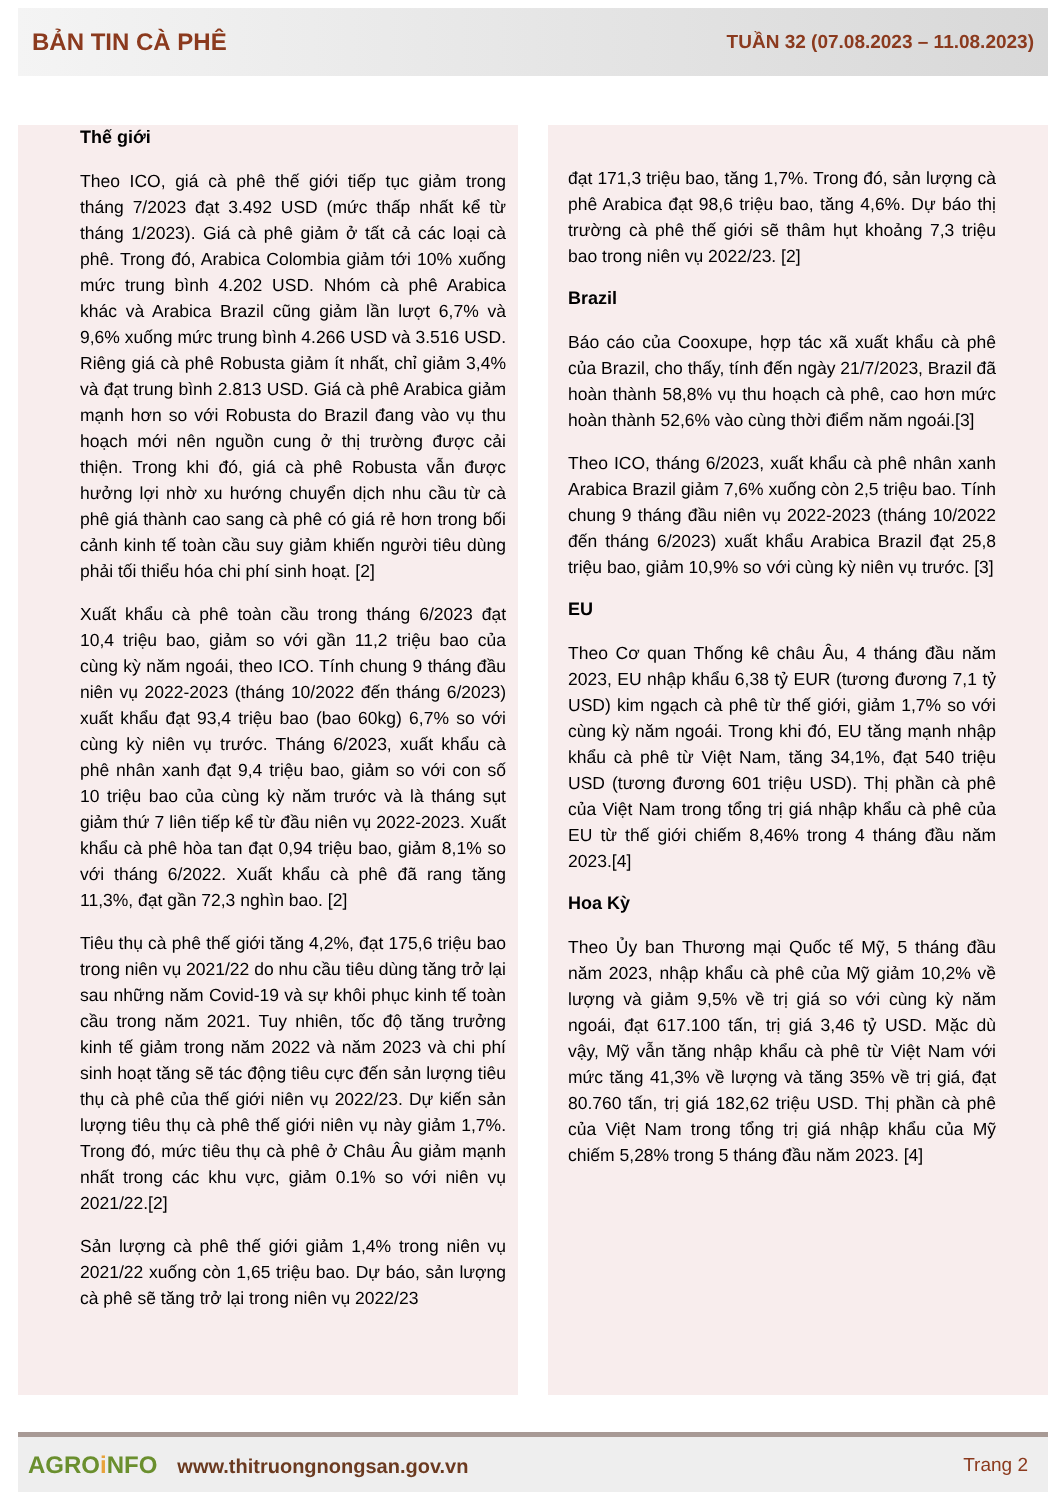BẢN TIN CÀ PHÊ TUẦN 32 (07.08.2023 – 11.08.2023)
Thế giới
Theo ICO, giá cà phê thế giới tiếp tục giảm trong tháng 7/2023 đạt 3.492 USD (mức thấp nhất kể từ tháng 1/2023). Giá cà phê giảm ở tất cả các loại cà phê. Trong đó, Arabica Colombia giảm tới 10% xuống mức trung bình 4.202 USD. Nhóm cà phê Arabica khác và Arabica Brazil cũng giảm lần lượt 6,7% và 9,6% xuống mức trung bình 4.266 USD và 3.516 USD. Riêng giá cà phê Robusta giảm ít nhất, chỉ giảm 3,4% và đạt trung bình 2.813 USD. Giá cà phê Arabica giảm mạnh hơn so với Robusta do Brazil đang vào vụ thu hoạch mới nên nguồn cung ở thị trường được cải thiện. Trong khi đó, giá cà phê Robusta vẫn được hưởng lợi nhờ xu hướng chuyển dịch nhu cầu từ cà phê giá thành cao sang cà phê có giá rẻ hơn trong bối cảnh kinh tế toàn cầu suy giảm khiến người tiêu dùng phải tối thiểu hóa chi phí sinh hoạt. [2]
Xuất khẩu cà phê toàn cầu trong tháng 6/2023 đạt 10,4 triệu bao, giảm so với gần 11,2 triệu bao của cùng kỳ năm ngoái, theo ICO. Tính chung 9 tháng đầu niên vụ 2022-2023 (tháng 10/2022 đến tháng 6/2023) xuất khẩu đạt 93,4 triệu bao (bao 60kg) 6,7% so với cùng kỳ niên vụ trước. Tháng 6/2023, xuất khẩu cà phê nhân xanh đạt 9,4 triệu bao, giảm so với con số 10 triệu bao của cùng kỳ năm trước và là tháng sụt giảm thứ 7 liên tiếp kể từ đầu niên vụ 2022-2023. Xuất khẩu cà phê hòa tan đạt 0,94 triệu bao, giảm 8,1% so với tháng 6/2022. Xuất khẩu cà phê đã rang tăng 11,3%, đạt gần 72,3 nghìn bao. [2]
Tiêu thụ cà phê thế giới tăng 4,2%, đạt 175,6 triệu bao trong niên vụ 2021/22 do nhu cầu tiêu dùng tăng trở lại sau những năm Covid-19 và sự khôi phục kinh tế toàn cầu trong năm 2021. Tuy nhiên, tốc độ tăng trưởng kinh tế giảm trong năm 2022 và năm 2023 và chi phí sinh hoạt tăng sẽ tác động tiêu cực đến sản lượng tiêu thụ cà phê của thế giới niên vụ 2022/23. Dự kiến sản lượng tiêu thụ cà phê thế giới niên vụ này giảm 1,7%. Trong đó, mức tiêu thụ cà phê ở Châu Âu giảm mạnh nhất trong các khu vực, giảm 0.1% so với niên vụ 2021/22.[2]
Sản lượng cà phê thế giới giảm 1,4% trong niên vụ 2021/22 xuống còn 1,65 triệu bao. Dự báo, sản lượng cà phê sẽ tăng trở lại trong niên vụ 2022/23
đạt 171,3 triệu bao, tăng 1,7%. Trong đó, sản lượng cà phê Arabica đạt 98,6 triệu bao, tăng 4,6%. Dự báo thị trường cà phê thế giới sẽ thâm hụt khoảng 7,3 triệu bao trong niên vụ 2022/23. [2]
Brazil
Báo cáo của Cooxupe, hợp tác xã xuất khẩu cà phê của Brazil, cho thấy, tính đến ngày 21/7/2023, Brazil đã hoàn thành 58,8% vụ thu hoạch cà phê, cao hơn mức hoàn thành 52,6% vào cùng thời điểm năm ngoái.[3]
Theo ICO, tháng 6/2023, xuất khẩu cà phê nhân xanh Arabica Brazil giảm 7,6% xuống còn 2,5 triệu bao. Tính chung 9 tháng đầu niên vụ 2022-2023 (tháng 10/2022 đến tháng 6/2023) xuất khẩu Arabica Brazil đạt 25,8 triệu bao, giảm 10,9% so với cùng kỳ niên vụ trước. [3]
EU
Theo Cơ quan Thống kê châu Âu, 4 tháng đầu năm 2023, EU nhập khẩu 6,38 tỷ EUR (tương đương 7,1 tỷ USD) kim ngạch cà phê từ thế giới, giảm 1,7% so với cùng kỳ năm ngoái. Trong khi đó, EU tăng mạnh nhập khẩu cà phê từ Việt Nam, tăng 34,1%, đạt 540 triệu USD (tương đương 601 triệu USD). Thị phần cà phê của Việt Nam trong tổng trị giá nhập khẩu cà phê của EU từ thế giới chiếm 8,46% trong 4 tháng đầu năm 2023.[4]
Hoa Kỳ
Theo Ủy ban Thương mại Quốc tế Mỹ, 5 tháng đầu năm 2023, nhập khẩu cà phê của Mỹ giảm 10,2% về lượng và giảm 9,5% về trị giá so với cùng kỳ năm ngoái, đạt 617.100 tấn, trị giá 3,46 tỷ USD. Mặc dù vậy, Mỹ vẫn tăng nhập khẩu cà phê từ Việt Nam với mức tăng 41,3% về lượng và tăng 35% về trị giá, đạt 80.760 tấn, trị giá 182,62 triệu USD. Thị phần cà phê của Việt Nam trong tổng trị giá nhập khẩu của Mỹ chiếm 5,28% trong 5 tháng đầu năm 2023. [4]
AGROi NFO www.thitruongnongsan.gov.vn
Trang 2